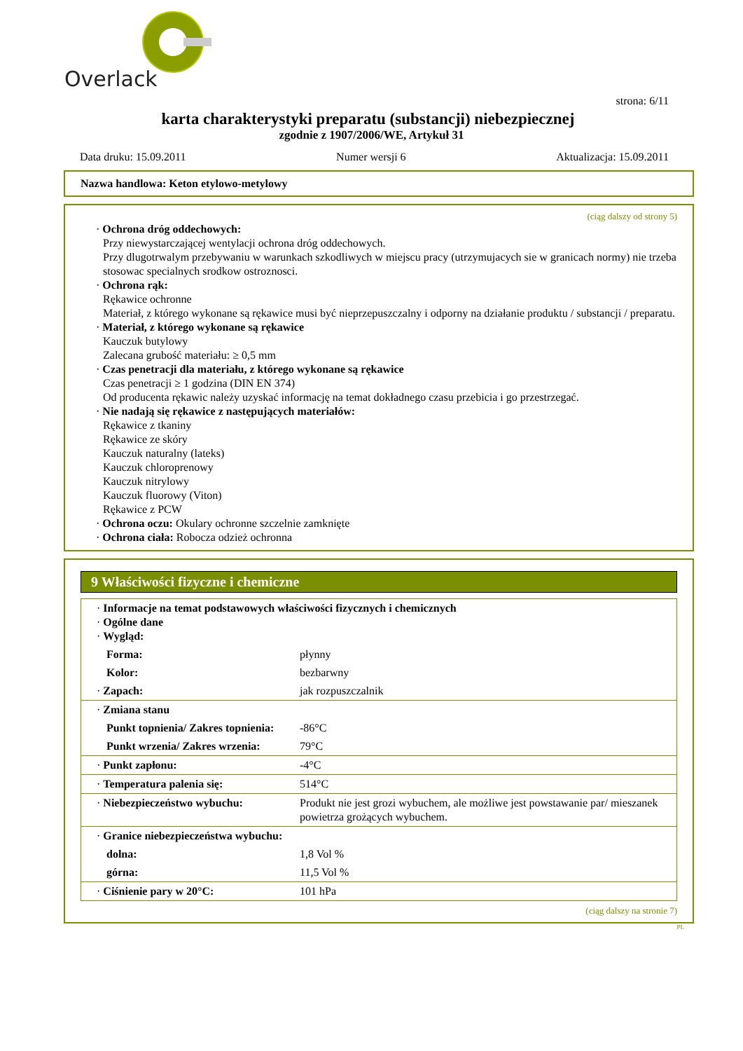Overlack
strona: 6/11
karta charakterystyki preparatu (substancji) niebezpiecznej
zgodnie z 1907/2006/WE, Artykuł 31
Data druku: 15.09.2011 Numer wersji 6 Aktualizacja: 15.09.2011
Nazwa handlowa: Keton etylowo-metylowy
(ciąg dalszy od strony 5)
· Ochrona dróg oddechowych:
Przy niewystarczającej wentylacji ochrona dróg oddechowych.
Przy dlugotrwalym przebywaniu w warunkach szkodliwych w miejscu pracy (utrzymujacych sie w granicach normy) nie trzeba stosowac specialnych srodkow ostroznosci.
· Ochrona rąk:
Rękawice ochronne
Materiał, z którego wykonane są rękawice musi być nieprzepuszczalny i odporny na działanie produktu / substancji / preparatu.
· Materiał, z którego wykonane są rękawice
Kauczuk butylowy
Zalecana grubość materiału: ≥ 0,5 mm
· Czas penetracji dla materiału, z którego wykonane są rękawice
Czas penetracji ≥ 1 godzina (DIN EN 374)
Od producenta rękawic należy uzyskać informację na temat dokładnego czasu przebicia i go przestrzegać.
· Nie nadają się rękawice z następujących materiałów:
Rękawice z tkaniny
Rękawice ze skóry
Kauczuk naturalny (lateks)
Kauczuk chloroprenowy
Kauczuk nitrylowy
Kauczuk fluorowy (Viton)
Rękawice z PCW
· Ochrona oczu: Okulary ochronne szczelnie zamknięte
· Ochrona ciała: Robocza odzież ochronna
9 Właściwości fizyczne i chemiczne
| · Informacje na temat podstawowych właściwości fizycznych i chemicznych · Ogólne dane · Wygląd: | |
| Forma: | płynny |
| Kolor: | bezbarwny |
| · Zapach: | jak rozpuszczalnik |
| · Zmiana stanu | |
| Punkt topnienia/ Zakres topnienia: | -86°C |
| Punkt wrzenia/ Zakres wrzenia: | 79°C |
| · Punkt zapłonu: | -4°C |
| · Temperatura palenia się: | 514°C |
| · Niebezpieczeństwo wybuchu: | Produkt nie jest grozi wybuchem, ale możliwe jest powstawanie par/ mieszanek powietrza grożących wybuchem. |
| · Granice niebezpieczeństwa wybuchu: | |
| dolna: | 1,8 Vol % |
| górna: | 11,5 Vol % |
| · Ciśnienie pary w 20°C: | 101 hPa |
(ciąg dalszy na stronie 7)
PL